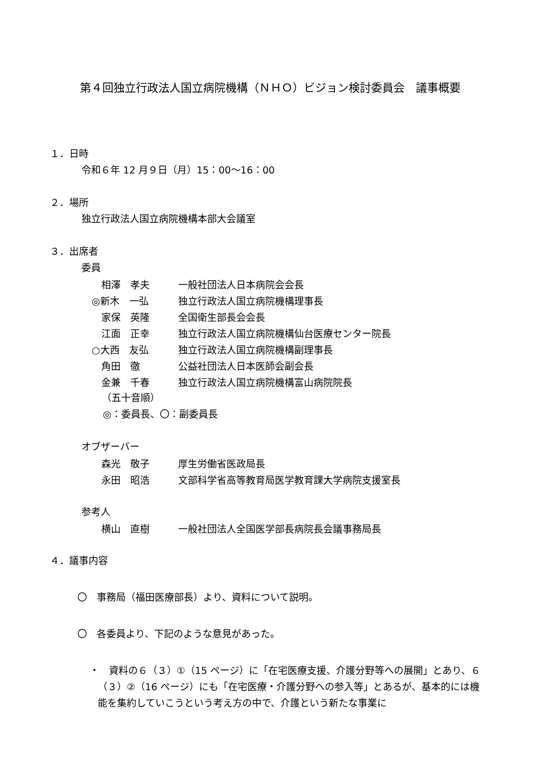第４回独立行政法人国立病院機構（ＮＨＯ）ビジョン検討委員会　議事概要
１．日時
令和６年 12 月９日（月）15：00～16：00
２．場所
独立行政法人国立病院機構本部大会議室
３．出席者
委員
| 相澤 孝夫 | 一般社団法人日本病院会会長 |
| ◎新木 一弘 | 独立行政法人国立病院機構理事長 |
| 家保 英隆 | 全国衛生部長会会長 |
| 江面 正幸 | 独立行政法人国立病院機構仙台医療センター院長 |
| ○大西 友弘 | 独立行政法人国立病院機構副理事長 |
| 角田 徹 | 公益社団法人日本医師会副会長 |
| 金兼 千春 | 独立行政法人国立病院機構富山病院院長 |
（五十音順）
◎：委員長、〇：副委員長
オブザーバー
| 森光 敬子 | 厚生労働省医政局長 |
| 永田 昭浩 | 文部科学省高等教育局医学教育課大学病院支援室長 |
参考人
| 横山 直樹 | 一般社団法人全国医学部長病院長会議事務局長 |
４．議事内容
〇　事務局（福田医療部長）より、資料について説明。
〇　各委員より、下記のような意見があった。
・　資料の６（３）①（15 ページ）に「在宅医療支援、介護分野等への展開」とあり、６（３）②（16 ページ）にも「在宅医療・介護分野への参入等」とあるが、基本的には機能を集約していこうという考え方の中で、介護という新たな事業に